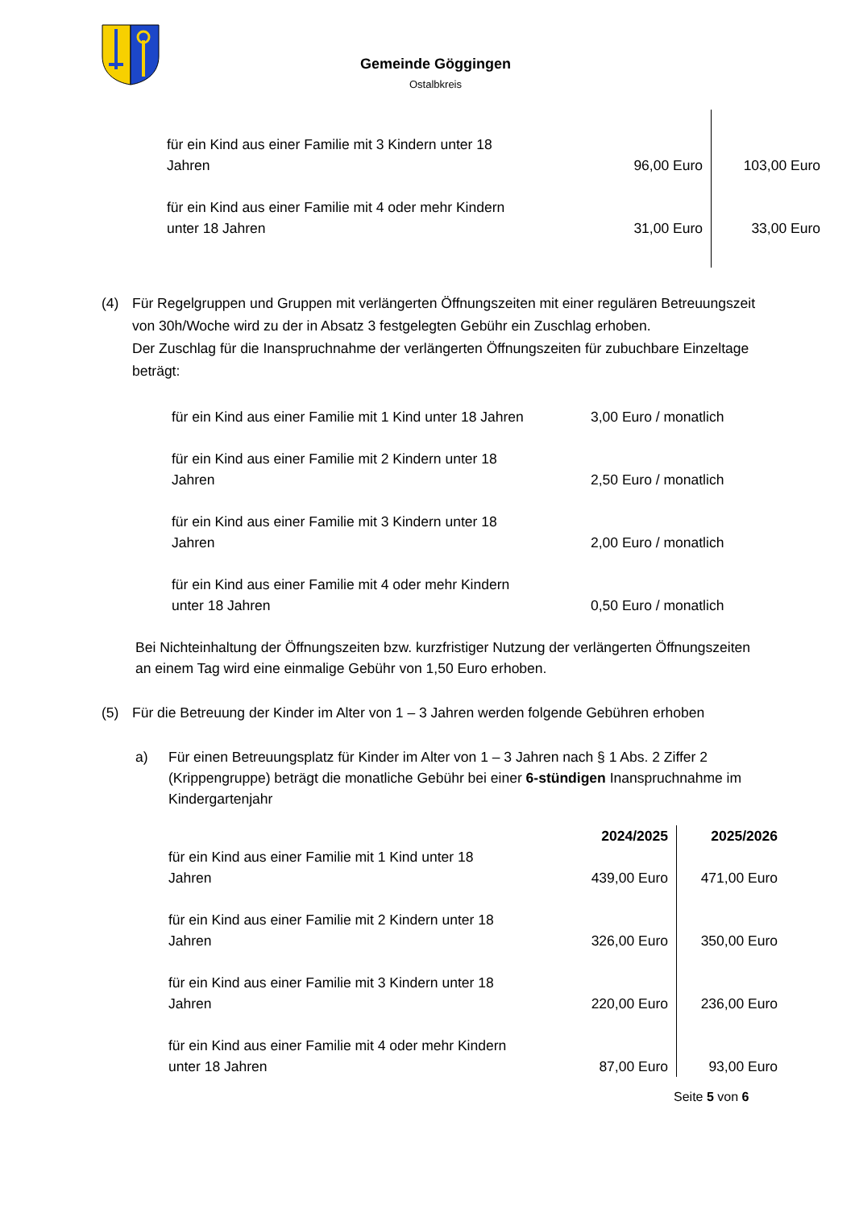Gemeinde Göggingen
Ostalbkreis
| für ein Kind aus einer Familie mit 3 Kindern unter 18 Jahren | 96,00 Euro | 103,00 Euro |
| für ein Kind aus einer Familie mit 4 oder mehr Kindern unter 18 Jahren | 31,00 Euro | 33,00 Euro |
(4) Für Regelgruppen und Gruppen mit verlängerten Öffnungszeiten mit einer regulären Betreuungszeit von 30h/Woche wird zu der in Absatz 3 festgelegten Gebühr ein Zuschlag erhoben.
Der Zuschlag für die Inanspruchnahme der verlängerten Öffnungszeiten für zubuchbare Einzeltage beträgt:
| für ein Kind aus einer Familie mit 1 Kind unter 18 Jahren | 3,00 Euro / monatlich |
| für ein Kind aus einer Familie mit 2 Kindern unter 18 Jahren | 2,50 Euro / monatlich |
| für ein Kind aus einer Familie mit 3 Kindern unter 18 Jahren | 2,00 Euro / monatlich |
| für ein Kind aus einer Familie mit 4 oder mehr Kindern unter 18 Jahren | 0,50 Euro / monatlich |
Bei Nichteinhaltung der Öffnungszeiten bzw. kurzfristiger Nutzung der verlängerten Öffnungszeiten an einem Tag wird eine einmalige Gebühr von 1,50 Euro erhoben.
(5) Für die Betreuung der Kinder im Alter von 1 – 3 Jahren werden folgende Gebühren erhoben
a) Für einen Betreuungsplatz für Kinder im Alter von 1 – 3 Jahren nach § 1 Abs. 2 Ziffer 2 (Krippengruppe) beträgt die monatliche Gebühr bei einer 6-stündigen Inanspruchnahme im Kindergartenjahr
| | 2024/2025 | 2025/2026 |
| für ein Kind aus einer Familie mit 1 Kind unter 18 Jahren | 439,00 Euro | 471,00 Euro |
| für ein Kind aus einer Familie mit 2 Kindern unter 18 Jahren | 326,00 Euro | 350,00 Euro |
| für ein Kind aus einer Familie mit 3 Kindern unter 18 Jahren | 220,00 Euro | 236,00 Euro |
| für ein Kind aus einer Familie mit 4 oder mehr Kindern unter 18 Jahren | 87,00 Euro | 93,00 Euro |
Seite 5 von 6